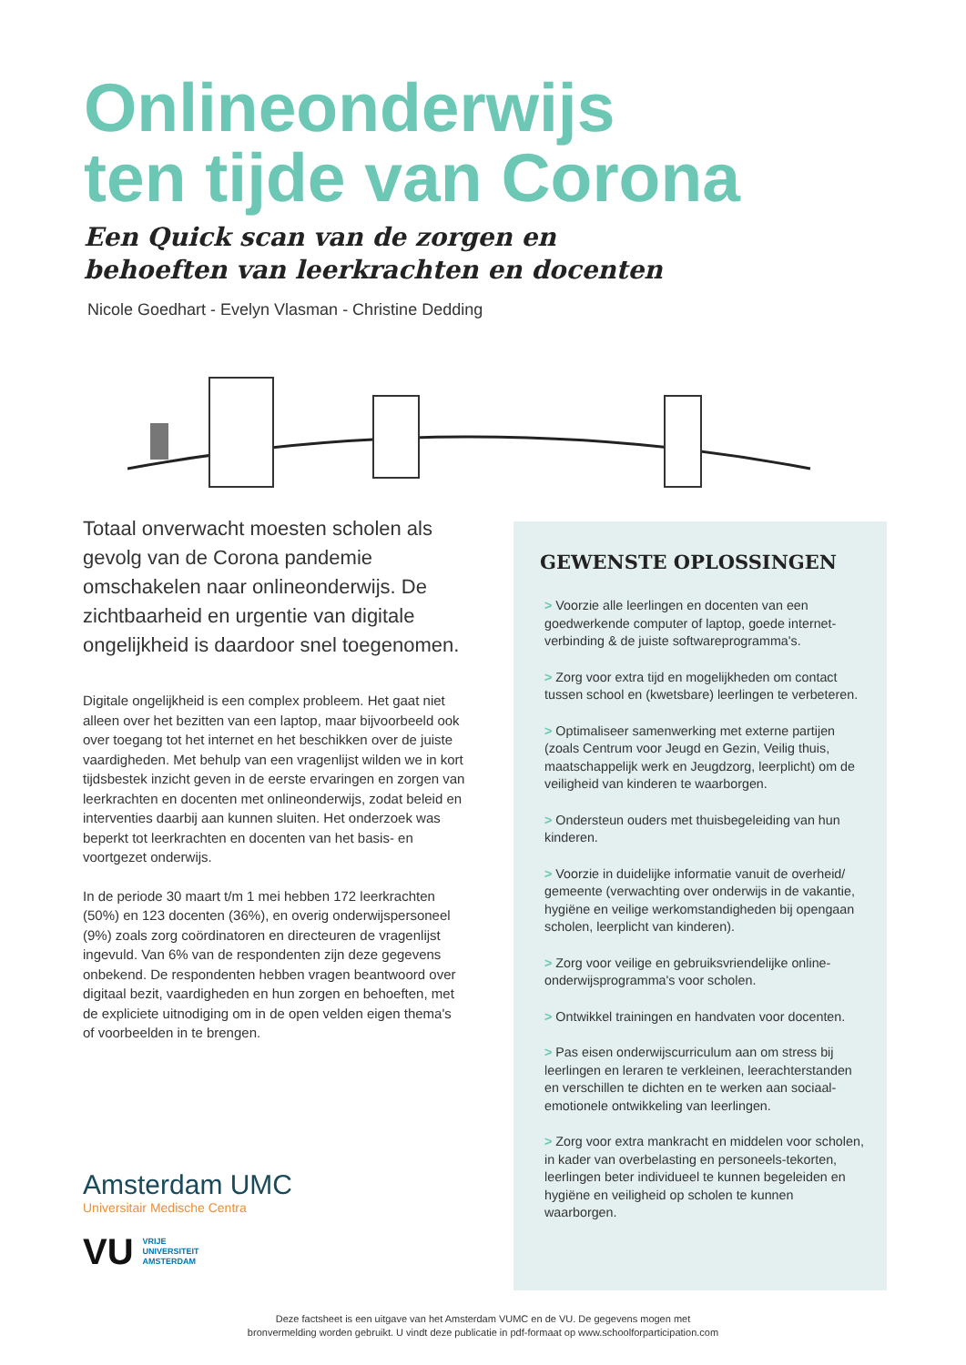Onlineonderwijs
ten tijde van Corona
Een Quick scan van de zorgen en
behoeften van leerkrachten en docenten
Nicole Goedhart - Evelyn Vlasman - Christine Dedding
Totaal onverwacht moesten scholen als gevolg van de Corona pandemie omschakelen naar onlineonderwijs. De zichtbaarheid en urgentie van digitale ongelijkheid is daardoor snel toegenomen.
Digitale ongelijkheid is een complex probleem. Het gaat niet alleen over het bezitten van een laptop, maar bijvoorbeeld ook over toegang tot het internet en het beschikken over de juiste vaardigheden. Met behulp van een vragenlijst wilden we in kort tijdsbestek inzicht geven in de eerste ervaringen en zorgen van leerkrachten en docenten met onlineonderwijs, zodat beleid en interventies daarbij aan kunnen sluiten. Het onderzoek was beperkt tot leerkrachten en docenten van het basis- en voortgezet onderwijs.
In de periode 30 maart t/m 1 mei hebben 172 leerkrachten (50%) en 123 docenten (36%), en overig onderwijspersoneel (9%) zoals zorg coördinatoren en directeuren de vragenlijst ingevuld. Van 6% van de respondenten zijn deze gegevens onbekend. De respondenten hebben vragen beantwoord over digitaal bezit, vaardigheden en hun zorgen en behoeften, met de expliciete uitnodiging om in de open velden eigen thema's of voorbeelden in te brengen.
GEWENSTE OPLOSSINGEN
> Voorzie alle leerlingen en docenten van een goedwerkende computer of laptop, goede internet-verbinding & de juiste softwareprogramma's.
> Zorg voor extra tijd en mogelijkheden om contact tussen school en (kwetsbare) leerlingen te verbeteren.
> Optimaliseer samenwerking met externe partijen (zoals Centrum voor Jeugd en Gezin, Veilig thuis, maatschappelijk werk en Jeugdzorg, leerplicht) om de veiligheid van kinderen te waarborgen.
> Ondersteun ouders met thuisbegeleiding van hun kinderen.
> Voorzie in duidelijke informatie vanuit de overheid/ gemeente (verwachting over onderwijs in de vakantie, hygiëne en veilige werkomstandigheden bij opengaan scholen, leerplicht van kinderen).
> Zorg voor veilige en gebruiksvriendelijke online-onderwijsprogramma's voor scholen.
> Ontwikkel trainingen en handvaten voor docenten.
> Pas eisen onderwijscurriculum aan om stress bij leerlingen en leraren te verkleinen, leerachterstanden en verschillen te dichten en te werken aan sociaal-emotionele ontwikkeling van leerlingen.
> Zorg voor extra mankracht en middelen voor scholen, in kader van overbelasting en personeels-tekorten, leerlingen beter individueel te kunnen begeleiden en hygiëne en veiligheid op scholen te kunnen waarborgen.
Amsterdam UMC
Universitair Medische Centra
VU VRIJE
UNIVERSITEIT
AMSTERDAM
Deze factsheet is een uitgave van het Amsterdam VUMC en de VU. De gegevens mogen met
bronvermelding worden gebruikt. U vindt deze publicatie in pdf-formaat op www.schoolforparticipation.com